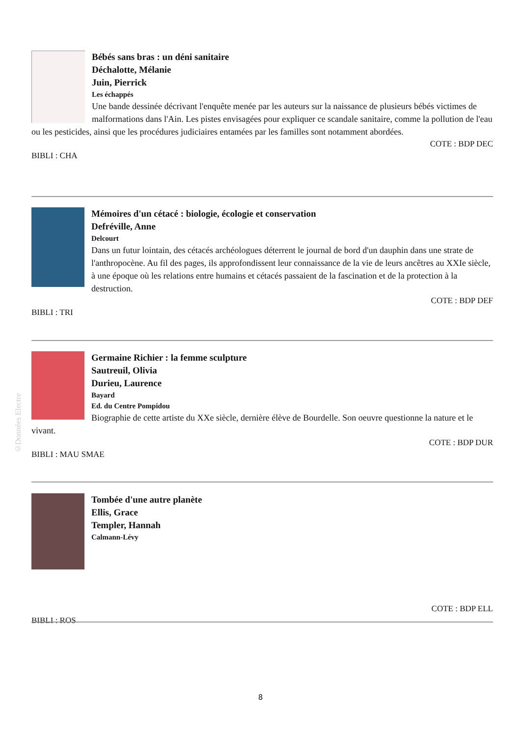©Données Electre
Bébés sans bras : un déni sanitaire
Déchalotte, Mélanie
Juin, Pierrick
Les échappés
Une bande dessinée décrivant l'enquête menée par les auteurs sur la naissance de plusieurs bébés victimes de malformations dans l'Ain. Les pistes envisagées pour expliquer ce scandale sanitaire, comme la pollution de l'eau ou les pesticides, ainsi que les procédures judiciaires entamées par les familles sont notamment abordées.
COTE : BDP DEC
BIBLI : CHA
Mémoires d'un cétacé : biologie, écologie et conservation
Defréville, Anne
Delcourt
Dans un futur lointain, des cétacés archéologues déterrent le journal de bord d'un dauphin dans une strate de l'anthropocène. Au fil des pages, ils approfondissent leur connaissance de la vie de leurs ancêtres au XXIe siècle, à une époque où les relations entre humains et cétacés passaient de la fascination et de la protection à la destruction.
COTE : BDP DEF
BIBLI : TRI
Germaine Richier : la femme sculpture
Sautreuil, Olivia
Durieu, Laurence
Bayard
Ed. du Centre Pompidou
Biographie de cette artiste du XXe siècle, dernière élève de Bourdelle. Son oeuvre questionne la nature et le vivant.
COTE : BDP DUR
BIBLI : MAU SMAE
Tombée d'une autre planète
Ellis, Grace
Templer, Hannah
Calmann-Lévy
COTE : BDP ELL
BIBLI : ROS
8